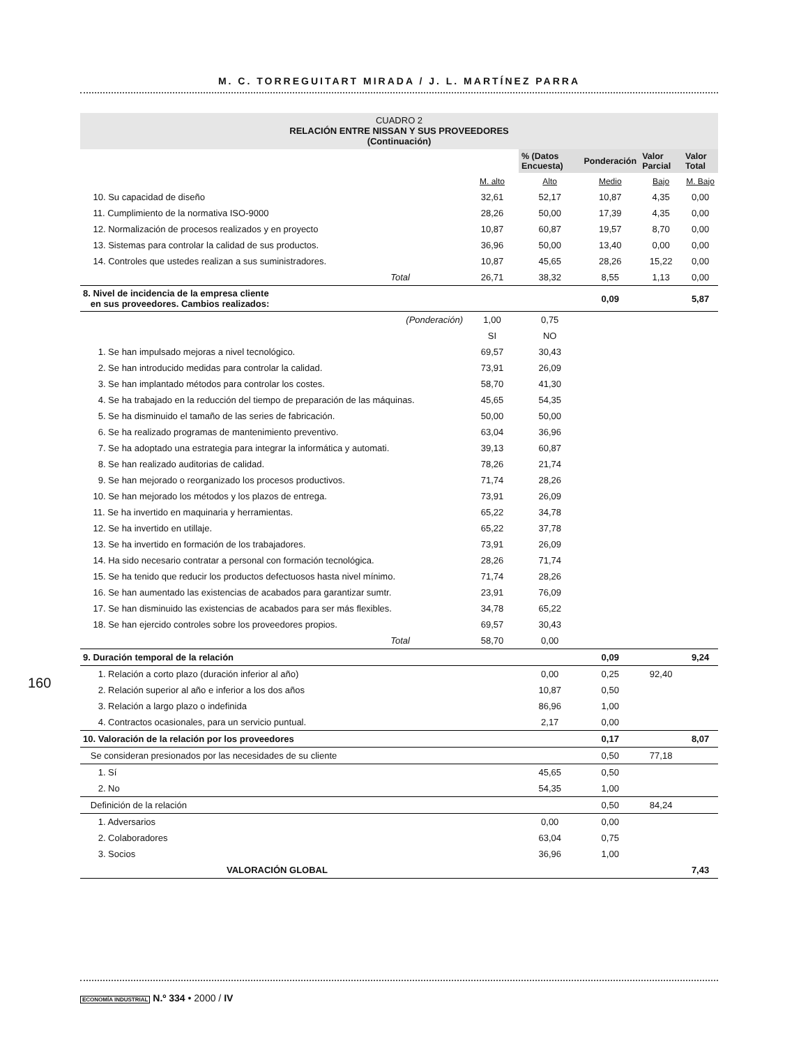M. C. TORREGUITART MIRADA / J. L. MARTÍNEZ PARRA
CUADRO 2
RELACIÓN ENTRE NISSAN Y SUS PROVEEDORES
(Continuación)
| | | % (Datos Encuesta) | Ponderación | Valor Parcial | Valor Total |
| --- | --- | --- | --- | --- | --- |
| | M. alto | Alto | Medio | Bajo | M. Bajo |
| 10. Su capacidad de diseño | 32,61 | 52,17 | 10,87 | 4,35 | 0,00 |
| 11. Cumplimiento de la normativa ISO-9000 | 28,26 | 50,00 | 17,39 | 4,35 | 0,00 |
| 12. Normalización de procesos realizados y en proyecto | 10,87 | 60,87 | 19,57 | 8,70 | 0,00 |
| 13. Sistemas para controlar la calidad de sus productos. | 36,96 | 50,00 | 13,40 | 0,00 | 0,00 |
| 14. Controles que ustedes realizan a sus suministradores. | 10,87 | 45,65 | 28,26 | 15,22 | 0,00 |
| Total | 26,71 | 38,32 | 8,55 | 1,13 | 0,00 |
| 8. Nivel de incidencia de la empresa cliente en sus proveedores. Cambios realizados: | | | 0,09 | | 5,87 |
| (Ponderación) | 1,00 | 0,75 | | | |
| | SI | NO | | | |
| 1. Se han impulsado mejoras a nivel tecnológico. | 69,57 | 30,43 | | | |
| 2. Se han introducido medidas para controlar la calidad. | 73,91 | 26,09 | | | |
| 3. Se han implantado métodos para controlar los costes. | 58,70 | 41,30 | | | |
| 4. Se ha trabajado en la reducción del tiempo de preparación de las máquinas. | 45,65 | 54,35 | | | |
| 5. Se ha disminuido el tamaño de las series de fabricación. | 50,00 | 50,00 | | | |
| 6. Se ha realizado programas de mantenimiento preventivo. | 63,04 | 36,96 | | | |
| 7. Se ha adoptado una estrategia para integrar la informática y automati. | 39,13 | 60,87 | | | |
| 8. Se han realizado auditorias de calidad. | 78,26 | 21,74 | | | |
| 9. Se han mejorado o reorganizado los procesos productivos. | 71,74 | 28,26 | | | |
| 10. Se han mejorado los métodos y los plazos de entrega. | 73,91 | 26,09 | | | |
| 11. Se ha invertido en maquinaria y herramientas. | 65,22 | 34,78 | | | |
| 12. Se ha invertido en utillaje. | 65,22 | 37,78 | | | |
| 13. Se ha invertido en formación de los trabajadores. | 73,91 | 26,09 | | | |
| 14. Ha sido necesario contratar a personal con formación tecnológica. | 28,26 | 71,74 | | | |
| 15. Se ha tenido que reducir los productos defectuosos hasta nivel mínimo. | 71,74 | 28,26 | | | |
| 16. Se han aumentado las existencias de acabados para garantizar sumtr. | 23,91 | 76,09 | | | |
| 17. Se han disminuido las existencias de acabados para ser más flexibles. | 34,78 | 65,22 | | | |
| 18. Se han ejercido controles sobre los proveedores propios. | 69,57 | 30,43 | | | |
| Total | 58,70 | 0,00 | | | |
| 9. Duración temporal de la relación | | | 0,09 | | 9,24 |
| 1. Relación a corto plazo (duración inferior al año) | | 0,00 | 0,25 | 92,40 | |
| 2. Relación superior al año e inferior a los dos años | | 10,87 | 0,50 | | |
| 3. Relación a largo plazo o indefinida | | 86,96 | 1,00 | | |
| 4. Contractos ocasionales, para un servicio puntual. | | 2,17 | 0,00 | | |
| 10. Valoración de la relación por los proveedores | | | 0,17 | | 8,07 |
| Se consideran presionados por las necesidades de su cliente | | | 0,50 | 77,18 | |
| 1. Sí | | 45,65 | 0,50 | | |
| 2. No | | 54,35 | 1,00 | | |
| Definición de la relación | | | 0,50 | 84,24 | |
| 1. Adversarios | | 0,00 | 0,00 | | |
| 2. Colaboradores | | 63,04 | 0,75 | | |
| 3. Socios | | 36,96 | 1,00 | | |
| VALORACIÓN GLOBAL | | | | | 7,43 |
160
ECONOMÍA INDUSTRIAL N.º 334 • 2000 / IV